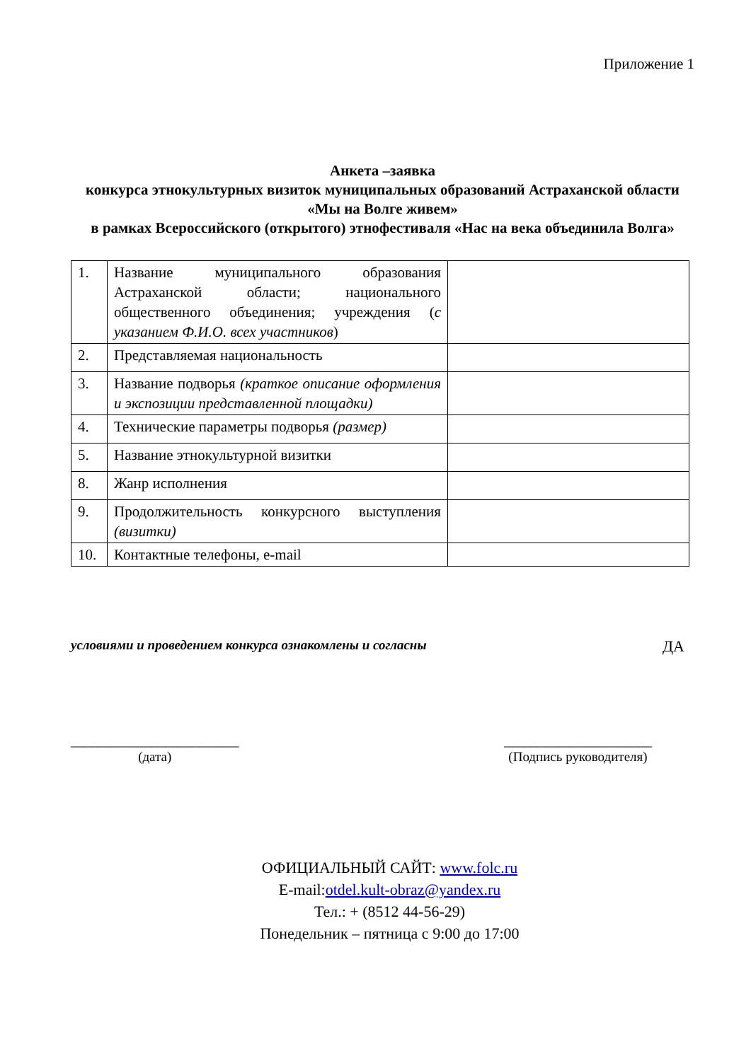Приложение 1
Анкета –заявка
конкурса этнокультурных визиток муниципальных образований Астраханской области «Мы на Волге живем»
в рамках Всероссийского (открытого) этнофестиваля «Нас на века объединила Волга»
| 1. | Название муниципального образования Астраханской области; национального общественного объединения; учреждения ( с указанием Ф.И.О. всех участников ) | |
| 2. | Представляемая национальность | |
| 3. | Название подворья (краткое описание оформления и экспозиции представленной площадки) | |
| 4. | Технические параметры подворья (размер) | |
| 5. | Название этнокультурной визитки | |
| 8. | Жанр исполнения | |
| 9. | Продолжительность конкурсного выступления (визитки) | |
| 10. | Контактные телефоны, e-mail | |
условиями и проведением конкурса ознакомлены и согласны ДА
_________________________
(дата)
______________________
(Подпись руководителя)
ОФИЦИАЛЬНЫЙ САЙТ: www.folc.ru
E-mail:otdel.kult-obraz@yandex.ru
Тел.: + (8512 44-56-29)
Понедельник – пятница с 9:00 до 17:00